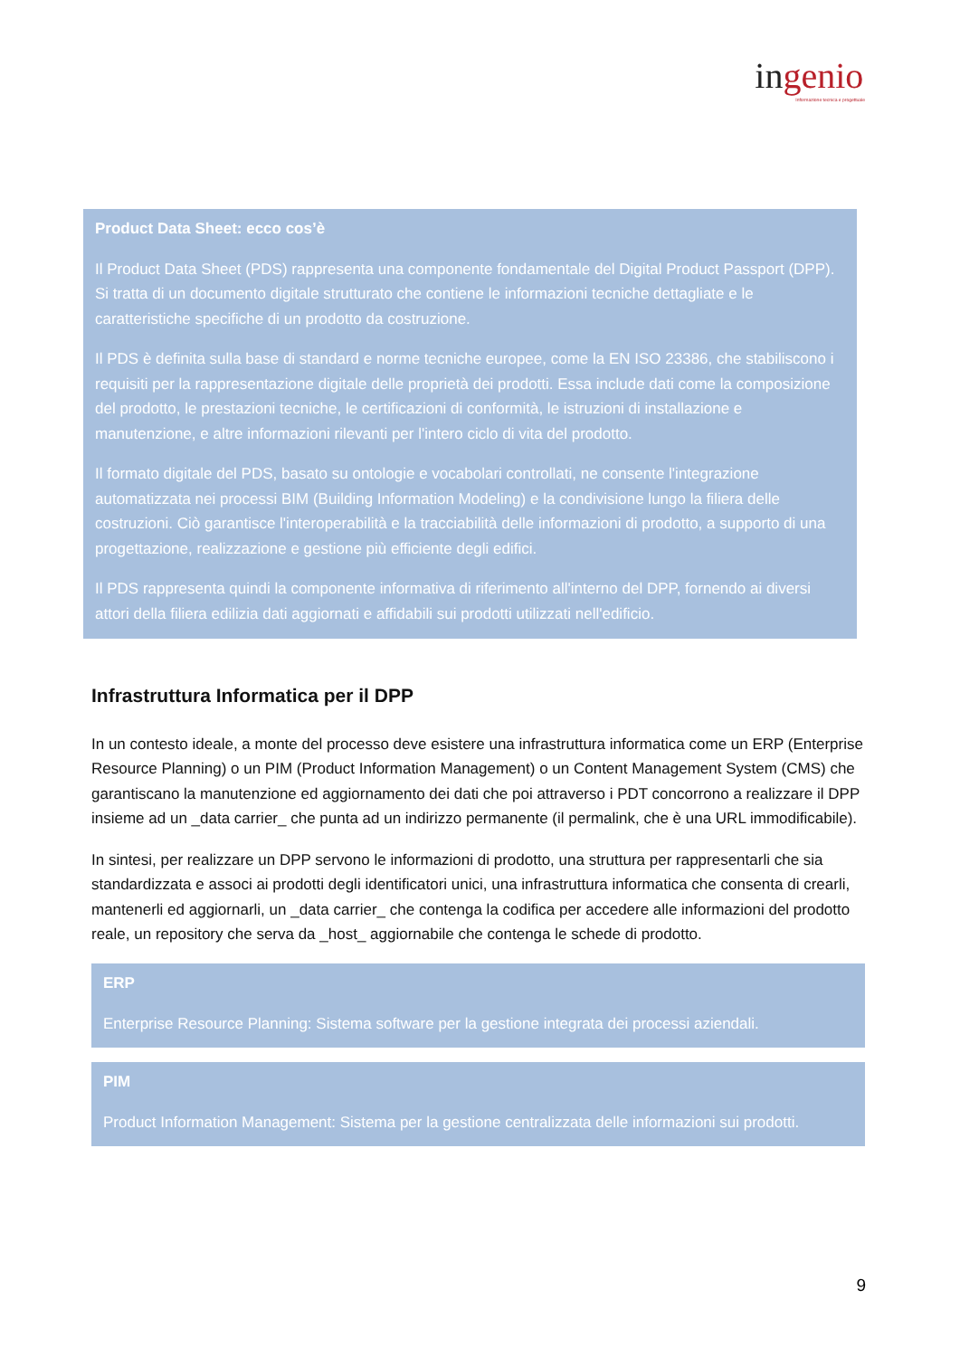ingenio
Informazione tecnica e progettuale
Product Data Sheet: ecco cos’è
Il Product Data Sheet (PDS) rappresenta una componente fondamentale del Digital Product Passport (DPP). Si tratta di un documento digitale strutturato che contiene le informazioni tecniche dettagliate e le caratteristiche specifiche di un prodotto da costruzione.
Il PDS è definita sulla base di standard e norme tecniche europee, come la EN ISO 23386, che stabiliscono i requisiti per la rappresentazione digitale delle proprietà dei prodotti. Essa include dati come la composizione del prodotto, le prestazioni tecniche, le certificazioni di conformità, le istruzioni di installazione e manutenzione, e altre informazioni rilevanti per l'intero ciclo di vita del prodotto.
Il formato digitale del PDS, basato su ontologie e vocabolari controllati, ne consente l'integrazione automatizzata nei processi BIM (Building Information Modeling) e la condivisione lungo la filiera delle costruzioni. Ciò garantisce l'interoperabilità e la tracciabilità delle informazioni di prodotto, a supporto di una progettazione, realizzazione e gestione più efficiente degli edifici.
Il PDS rappresenta quindi la componente informativa di riferimento all'interno del DPP, fornendo ai diversi attori della filiera edilizia dati aggiornati e affidabili sui prodotti utilizzati nell'edificio.
Infrastruttura Informatica per il DPP
In un contesto ideale, a monte del processo deve esistere una infrastruttura informatica come un ERP (Enterprise Resource Planning) o un PIM (Product Information Management) o un Content Management System (CMS) che garantiscano la manutenzione ed aggiornamento dei dati che poi attraverso i PDT concorrono a realizzare il DPP insieme ad un _data carrier_ che punta ad un indirizzo permanente (il permalink, che è una URL immodificabile).
In sintesi, per realizzare un DPP servono le informazioni di prodotto, una struttura per rappresentarli che sia standardizzata e associ ai prodotti degli identificatori unici, una infrastruttura informatica che consenta di crearli, mantenerli ed aggiornarli, un _data carrier_ che contenga la codifica per accedere alle informazioni del prodotto reale, un repository che serva da _host_ aggiornabile che contenga le schede di prodotto.
ERP
Enterprise Resource Planning: Sistema software per la gestione integrata dei processi aziendali.
PIM
Product Information Management: Sistema per la gestione centralizzata delle informazioni sui prodotti.
9